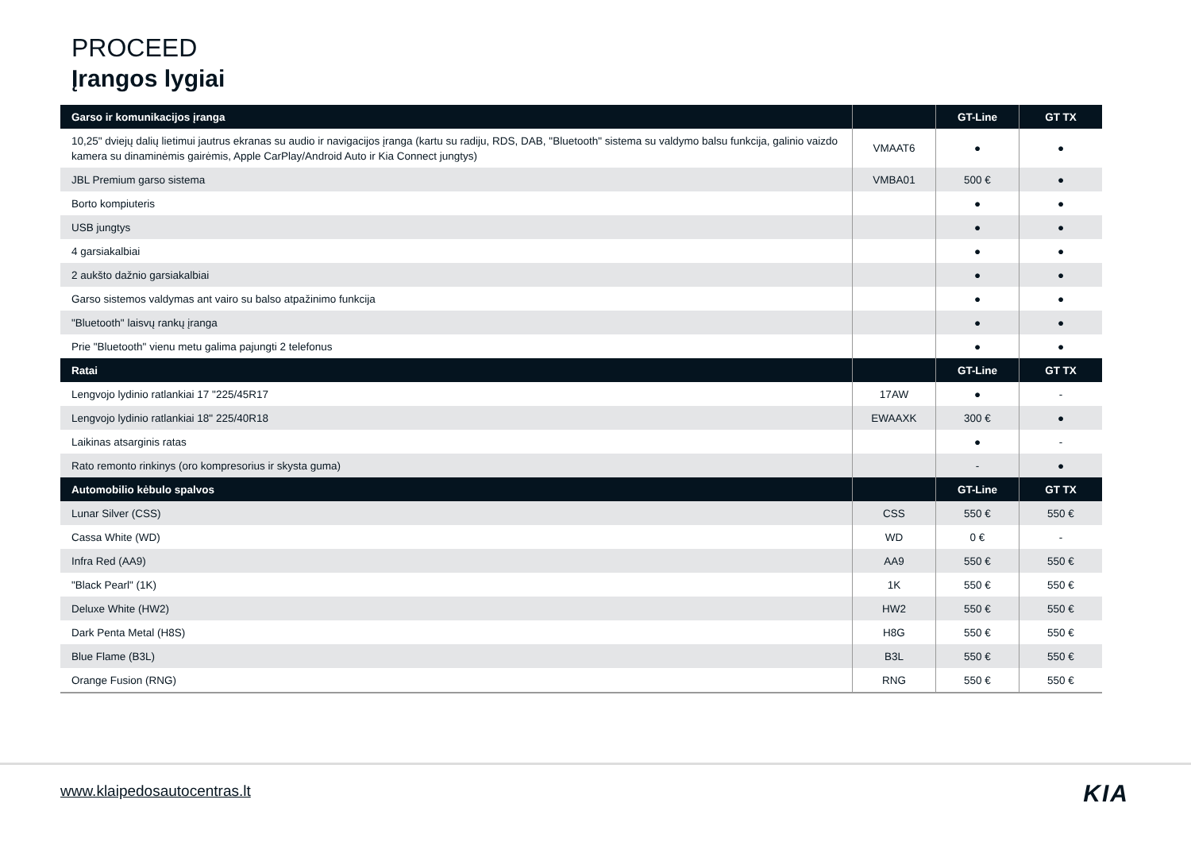PROCEED
Įrangos lygiai
| Garso ir komunikacijos įranga | | GT-Line | GT TX |
| --- | --- | --- | --- |
| 10,25" dviejų dalių lietimui jautrus ekranas su audio ir navigacijos įranga (kartu su radiju, RDS, DAB, "Bluetooth" sistema su valdymo balsu funkcija, galinio vaizdo kamera su dinaminėmis gairėmis, Apple CarPlay/Android Auto ir Kia Connect jungtys) | VMAAT6 | ● | ● |
| JBL Premium garso sistema | VMBA01 | 500 € | ● |
| Borto kompiuteris | | ● | ● |
| USB jungtys | | ● | ● |
| 4 garsiakalbiai | | ● | ● |
| 2 aukšto dažnio garsiakalbiai | | ● | ● |
| Garso sistemos valdymas ant vairo su balso atpažinimo funkcija | | ● | ● |
| "Bluetooth" laisvų rankų įranga | | ● | ● |
| Prie "Bluetooth" vienu metu galima pajungti 2 telefonus | | ● | ● |
| Ratai | | GT-Line | GT TX |
| Lengvojo lydinio ratlankiai 17 "225/45R17 | 17AW | ● | - |
| Lengvojo lydinio ratlankiai 18" 225/40R18 | EWAAXK | 300 € | ● |
| Laikinas atsarginis ratas | | ● | - |
| Rato remonto rinkinys (oro kompresorius ir skysta guma) | | - | ● |
| Automobilio kėbulo spalvos | | GT-Line | GT TX |
| Lunar Silver (CSS) | CSS | 550 € | 550 € |
| Cassa White (WD) | WD | 0 € | - |
| Infra Red (AA9) | AA9 | 550 € | 550 € |
| "Black Pearl" (1K) | 1K | 550 € | 550 € |
| Deluxe White (HW2) | HW2 | 550 € | 550 € |
| Dark Penta Metal (H8S) | H8G | 550 € | 550 € |
| Blue Flame (B3L) | B3L | 550 € | 550 € |
| Orange Fusion (RNG) | RNG | 550 € | 550 € |
www.klaipedosautocentras.lt KIA